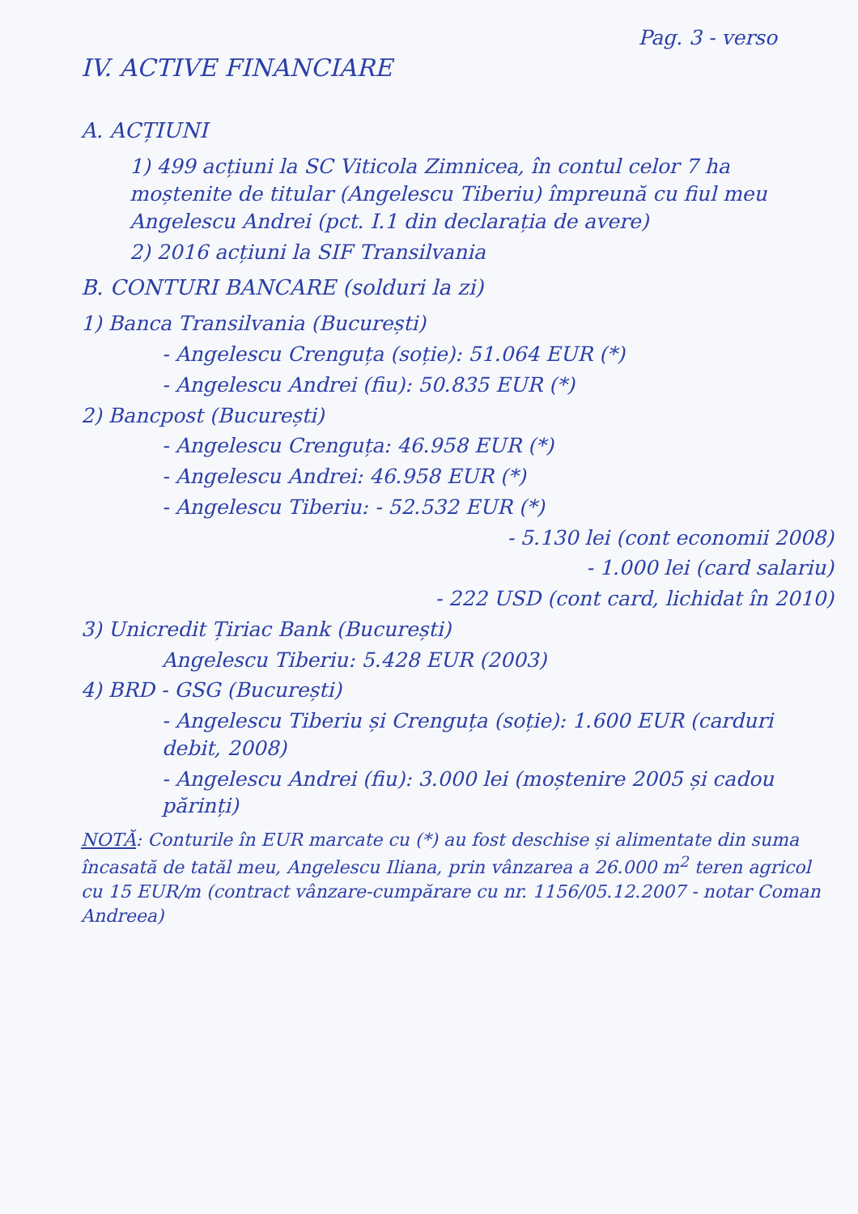Pag. 3 - verso
IV. ACTIVE FINANCIARE
A. ACȚIUNI
1) 499 acțiuni la SC Viticola Zimnicea, în contul celor 7 ha moștenite de titular (Angelescu Tiberiu) împreună cu fiul meu Angelescu Andrei (pct. I.1 din declarația de avere)
2) 2016 acțiuni la SIF Transilvania
B. CONTURI BANCARE (solduri la zi)
1) Banca Transilvania (București)
- Angelescu Crenguța (soție): 51.064 EUR (*)
- Angelescu Andrei (fiu): 50.835 EUR (*)
2) Bancpost (București)
- Angelescu Crenguța: 46.958 EUR (*)
- Angelescu Andrei: 46.958 EUR (*)
- Angelescu Tiberiu: - 52.532 EUR (*)
- 5.130 lei (cont economii 2008)
- 1.000 lei (card salariu)
- 222 USD (cont card, lichidat în 2010)
3) Unicredit Țiriac Bank (București)
Angelescu Tiberiu: 5.428 EUR (2003)
4) BRD - GSG (București)
- Angelescu Tiberiu și Crenguța (soție): 1.600 EUR (carduri debit, 2008)
- Angelescu Andrei (fiu): 3.000 lei (moștenire 2005 și cadou părinți)
NOTĂ: Conturile în EUR marcate cu (*) au fost deschise și alimentate din suma încasată de tatăl meu, Angelescu Iliana, prin vânzarea a 26.000 m<sup>2</sup> teren agricol cu 15 EUR/m (contract vânzare-cumpărare cu nr. 1156/05.12.2007 - notar Coman Andreea)